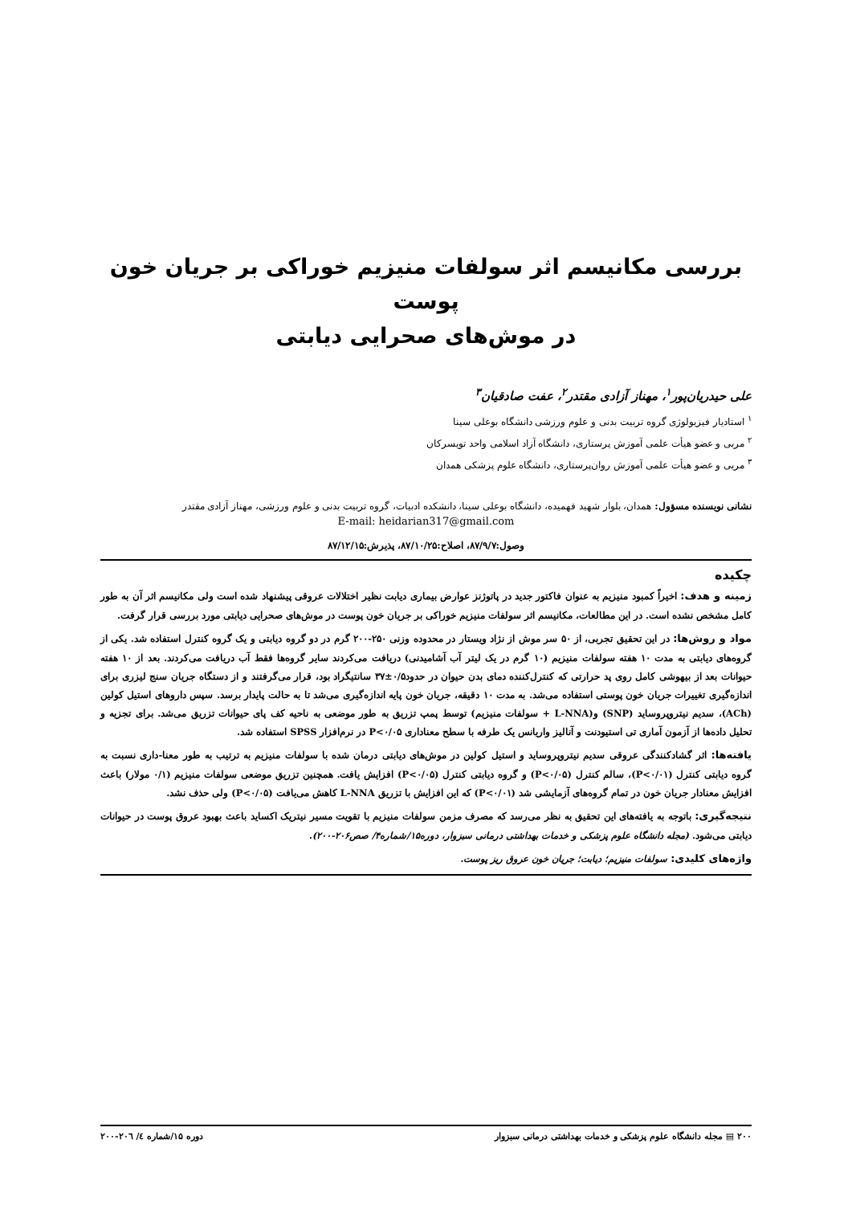بررسی مکانیسم اثر سولفات منیزیم خوراکی بر جریان خون پوست
در موش‌های صحرایی دیابتی
علی حیدریان‌پور<sup>۱</sup>، مهناز آزادی مقتدر<sup>۲</sup>، عفت صادقیان<sup>۳</sup>
<sup>۱</sup> استادیار فیزیولوژی گروه تربیت بدنی و علوم ورزشی دانشگاه بوعلی سینا
<sup>۲</sup> مربی و عضو هیأت علمی آموزش پرستاری، دانشگاه آزاد اسلامی واحد تویسرکان
<sup>۳</sup> مربی و عضو هیأت علمی آموزش روان‌پرستاری، دانشگاه علوم پزشکی همدان
نشانی نویسنده مسؤول: همدان، بلوار شهید فهمیده، دانشگاه بوعلی سینا، دانشکده ادبیات، گروه تربیت بدنی و علوم ورزشی، مهناز آزادی مقتدر
E-mail: heidarian317@gmail.com
وصول:۸۷/۹/۷، اصلاح:۸۷/۱۰/۲۵، پذیرش:۸۷/۱۲/۱۵
چکیده
زمینه و هدف: اخیراً کمبود منیزیم به عنوان فاکتور جدید در پاتوژنز عوارض بیماری دیابت نظیر اختلالات عروقی پیشنهاد شده است ولی مکانیسم اثر آن به طور کامل مشخص نشده است. در این مطالعات، مکانیسم اثر سولفات منیزیم خوراکی بر جریان خون پوست در موش‌های صحرایی دیابتی مورد بررسی قرار گرفت.
مواد و روش‌ها: در این تحقیق تجربی، از ۵۰ سر موش از نژاد ویستار در محدوده وزنی ۲۵۰-۲۰۰ گرم در دو گروه دیابتی و یک گروه کنترل استفاده شد. یکی از گروه‌های دیابتی به مدت ۱۰ هفته سولفات منیزیم (۱۰ گرم در یک لیتر آب آشامیدنی) دریافت می‌کردند سایر گروه‌ها فقط آب دریافت می‌کردند. بعد از ۱۰ هفته حیوانات بعد از بیهوشی کامل روی پد حرارتی که کنترل‌کننده دمای بدن حیوان در حدود۰/۵±۳۷ سانتیگراد بود، قرار می‌گرفتند و از دستگاه جریان سنج لیزری برای اندازه‌گیری تغییرات جریان خون پوستی استفاده می‌شد. به مدت ۱۰ دقیقه، جریان خون پایه اندازه‌گیری می‌شد تا به حالت پایدار برسد. سپس داروهای استیل کولین (ACh)، سدیم نیتروپروساید (SNP) و(L-NNA + سولفات منیزیم) توسط پمپ تزریق به طور موضعی به ناحیه کف پای حیوانات تزریق می‌شد. برای تجزیه و تحلیل داده‌ها از آزمون آماری تی استیودنت و آنالیز واریانس یک طرفه با سطح معناداری P<۰/۰۵ در نرم‌افزار SPSS استفاده شد.
یافته‌ها: اثر گشادکنندگی عروقی سدیم نیتروپروساید و استیل کولین در موش‌های دیابتی درمان شده با سولفات منیزیم به ترتیب به طور معنا-داری نسبت به گروه دیابتی کنترل (P<۰/۰۱)، سالم کنترل (P<۰/۰۵) و گروه دیابتی کنترل (P<۰/۰۵) افزایش یافت. همچنین تزریق موضعی سولفات منیزیم (۰/۱ مولار) باعث افزایش معنادار جریان خون در تمام گروه‌های آزمایشی شد (P<۰/۰۱) که این افزایش با تزریق L-NNA کاهش می‌یافت (P<۰/۰۵) ولی حذف نشد.
نتیجه‌گیری: باتوجه به یافته‌های این تحقیق به نظر می‌رسد که مصرف مزمن سولفات منیزیم با تقویت مسیر نیتریک اکساید باعث بهبود عروق پوست در حیوانات دیابتی می‌شود. (مجله دانشگاه علوم پزشکی و خدمات بهداشتی درمانی سبزوار، دوره۱۵/شماره۴/ صص۲۰۶-۲۰۰).
واژه‌های کلیدی: سولفات منیزیم؛ دیابت؛ جریان خون عروق ریز پوست.
۲۰۰ ▤ مجله دانشگاه علوم پزشکی و خدمات بهداشتی درمانی سبزوار دوره ۱۵/شماره ٤/ ۲۰٦-۲۰۰